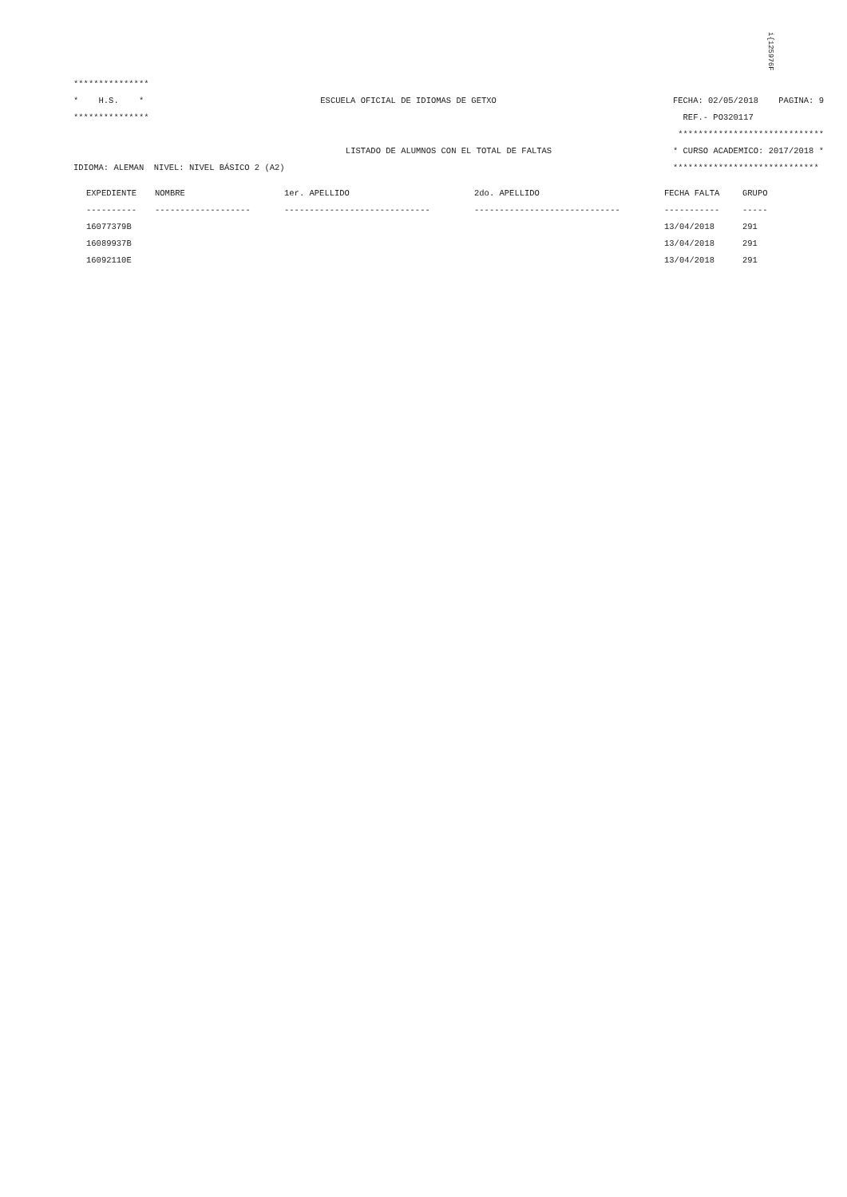i{125976F
***************
* H.S. * ESCUELA OFICIAL DE IDIOMAS DE GETXO FECHA: 02/05/2018 PAGINA: 9
*************** REF.- PO320117
*****************************
LISTADO DE ALUMNOS CON EL TOTAL DE FALTAS * CURSO ACADEMICO: 2017/2018 *
IDIOMA: ALEMAN NIVEL: NIVEL BÁSICO 2 (A2) *****************************
| EXPEDIENTE | NOMBRE | 1er. APELLIDO | 2do. APELLIDO | FECHA FALTA | GRUPO |
| --- | --- | --- | --- | --- | --- |
| ---------- | ------------------- | ----------------------------- | ----------------------------- | ----------- | ----- |
| 16077379B | | | | 13/04/2018 | 291 |
| 16089937B | | | | 13/04/2018 | 291 |
| 16092110E | | | | 13/04/2018 | 291 |